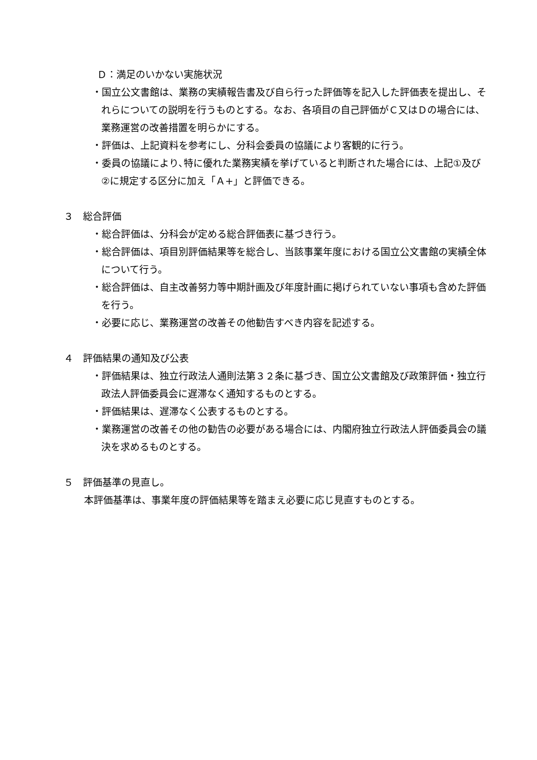Ｄ：満足のいかない実施状況
・国立公文書館は、業務の実績報告書及び自ら行った評価等を記入した評価表を提出し、それらについての説明を行うものとする。なお、各項目の自己評価がＣ又はＤの場合には、業務運営の改善措置を明らかにする。
・評価は、上記資料を参考にし、分科会委員の協議により客観的に行う。
・委員の協議により､特に優れた業務実績を挙げていると判断された場合には、上記①及び②に規定する区分に加え「Ａ+」と評価できる。
３　総合評価
・総合評価は、分科会が定める総合評価表に基づき行う。
・総合評価は、項目別評価結果等を総合し、当該事業年度における国立公文書館の実績全体について行う。
・総合評価は、自主改善努力等中期計画及び年度計画に掲げられていない事項も含めた評価を行う。
・必要に応じ、業務運営の改善その他勧告すべき内容を記述する。
４　評価結果の通知及び公表
・評価結果は、独立行政法人通則法第３２条に基づき、国立公文書館及び政策評価・独立行政法人評価委員会に遅滞なく通知するものとする。
・評価結果は、遅滞なく公表するものとする。
・業務運営の改善その他の勧告の必要がある場合には、内閣府独立行政法人評価委員会の議決を求めるものとする。
５　評価基準の見直し。
本評価基準は、事業年度の評価結果等を踏まえ必要に応じ見直すものとする。